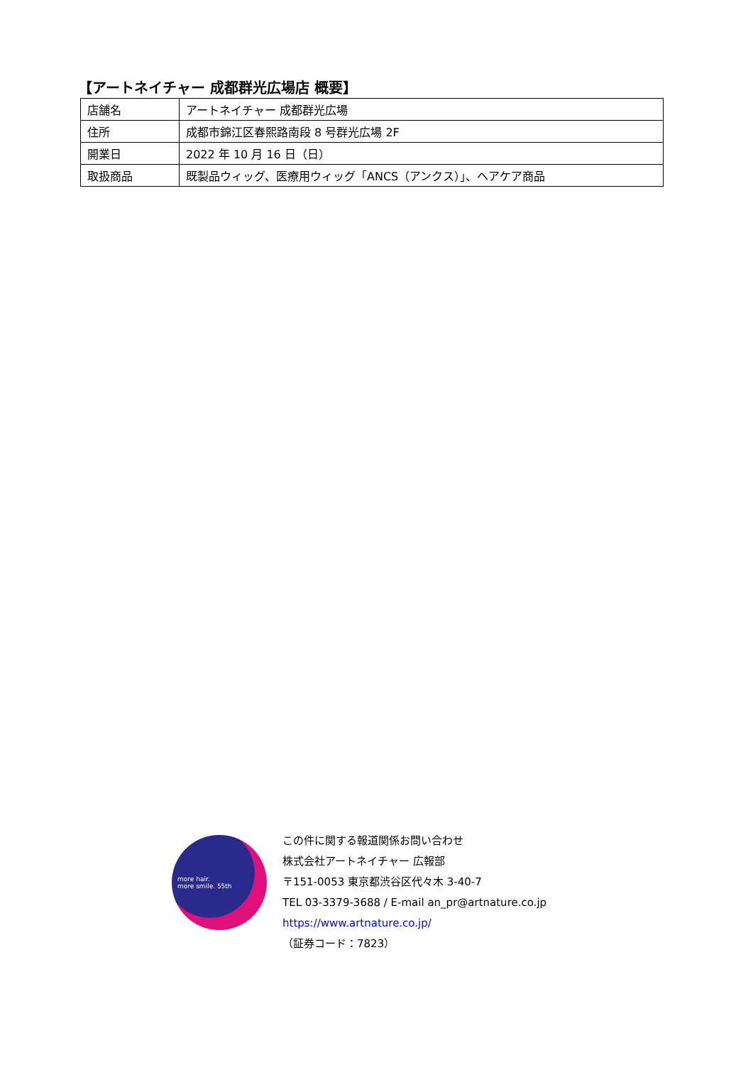【アートネイチャー 成都群光広場店 概要】
| 店舗名 | アートネイチャー 成都群光広場 |
| 住所 | 成都市錦江区春熙路南段 8 号群光広場 2F |
| 開業日 | 2022 年 10 月 16 日（日） |
| 取扱商品 | 既製品ウィッグ、医療用ウィッグ「ANCS（アンクス）」、ヘアケア商品 |
more hair.
more smile. 55th
この件に関する報道関係お問い合わせ
株式会社アートネイチャー 広報部
〒151-0053 東京都渋谷区代々木 3-40-7
TEL 03-3379-3688 / E-mail an_pr@artnature.co.jp
https://www.artnature.co.jp/
（証券コード：7823）